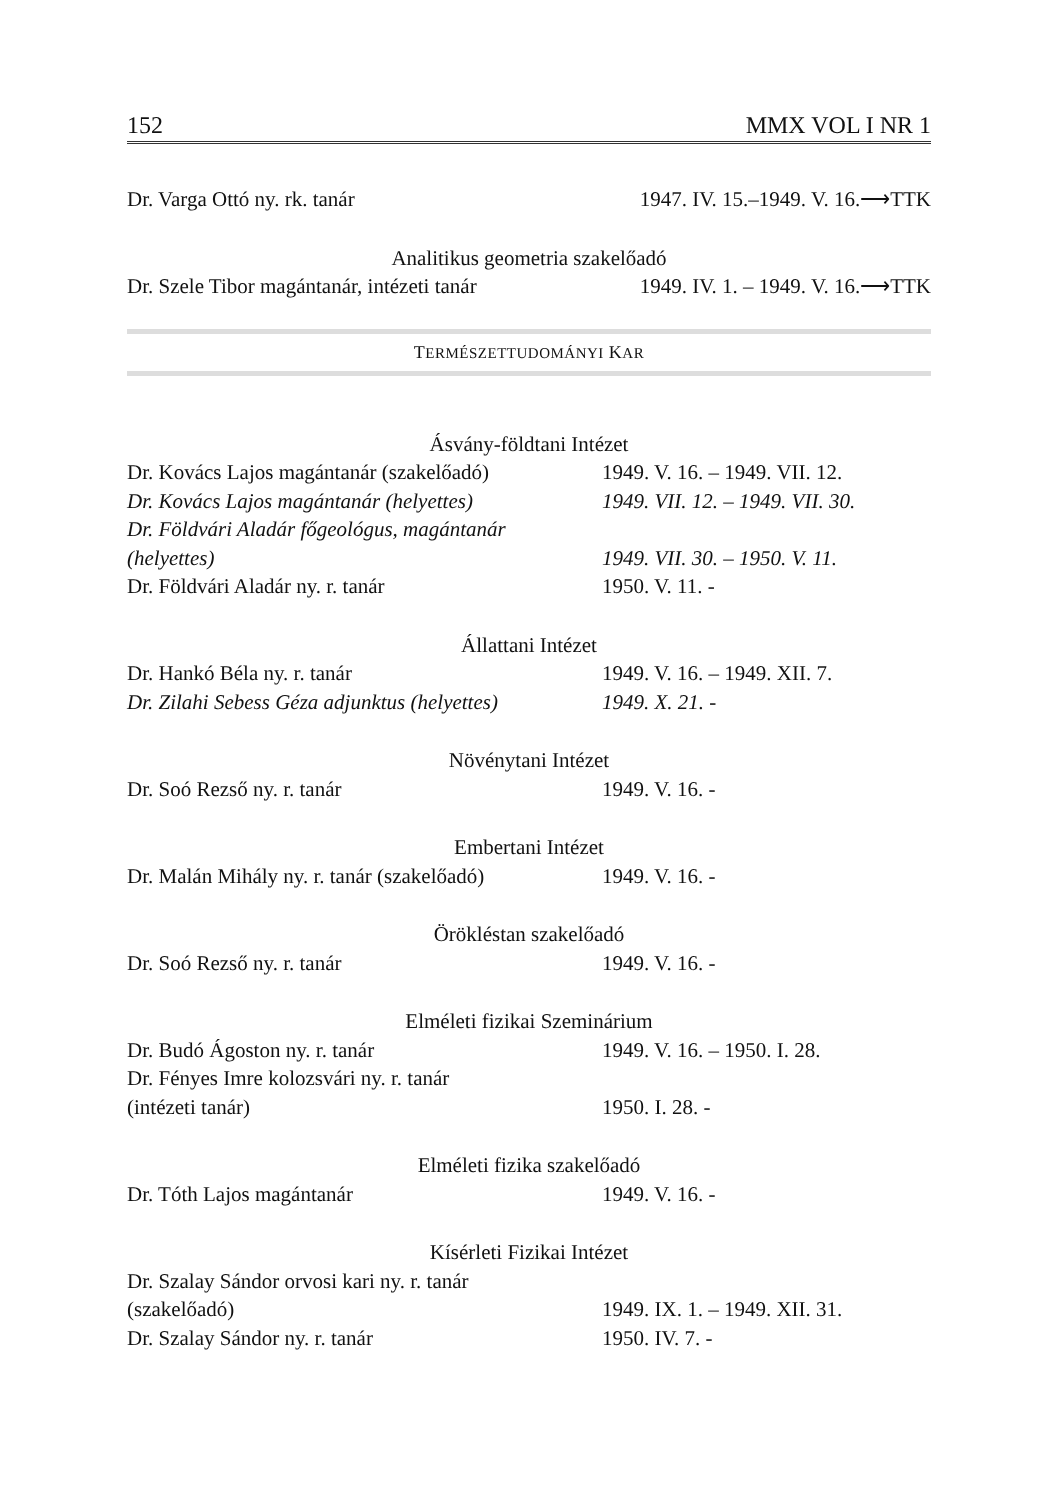152 MMX VOL I NR 1
Dr. Varga Ottó ny. rk. tanár 1947. IV. 15.–1949. V. 16.⟶TTK
Analitikus geometria szakelőadó
Dr. Szele Tibor magántanár, intézeti tanár 1949. IV. 1. – 1949. V. 16.⟶TTK
TERMÉSZETTUDOMÁNYI KAR
Ásvány-földtani Intézet
Dr. Kovács Lajos magántanár (szakelőadó) 1949. V. 16. – 1949. VII. 12.
Dr. Kovács Lajos magántanár (helyettes) 1949. VII. 12. – 1949. VII. 30.
Dr. Földvári Aladár főgeológus, magántanár
(helyettes) 1949. VII. 30. – 1950. V. 11.
Dr. Földvári Aladár ny. r. tanár 1950. V. 11. -
Állattani Intézet
Dr. Hankó Béla ny. r. tanár 1949. V. 16. – 1949. XII. 7.
Dr. Zilahi Sebess Géza adjunktus (helyettes) 1949. X. 21. -
Növénytani Intézet
Dr. Soó Rezső ny. r. tanár 1949. V. 16. -
Embertani Intézet
Dr. Malán Mihály ny. r. tanár (szakelőadó) 1949. V. 16. -
Örökléstan szakelőadó
Dr. Soó Rezső ny. r. tanár 1949. V. 16. -
Elméleti fizikai Szeminárium
Dr. Budó Ágoston ny. r. tanár 1949. V. 16. – 1950. I. 28.
Dr. Fényes Imre kolozsvári ny. r. tanár
(intézeti tanár) 1950. I. 28. -
Elméleti fizika szakelőadó
Dr. Tóth Lajos magántanár 1949. V. 16. -
Kísérleti Fizikai Intézet
Dr. Szalay Sándor orvosi kari ny. r. tanár
(szakelőadó) 1949. IX. 1. – 1949. XII. 31.
Dr. Szalay Sándor ny. r. tanár 1950. IV. 7. -